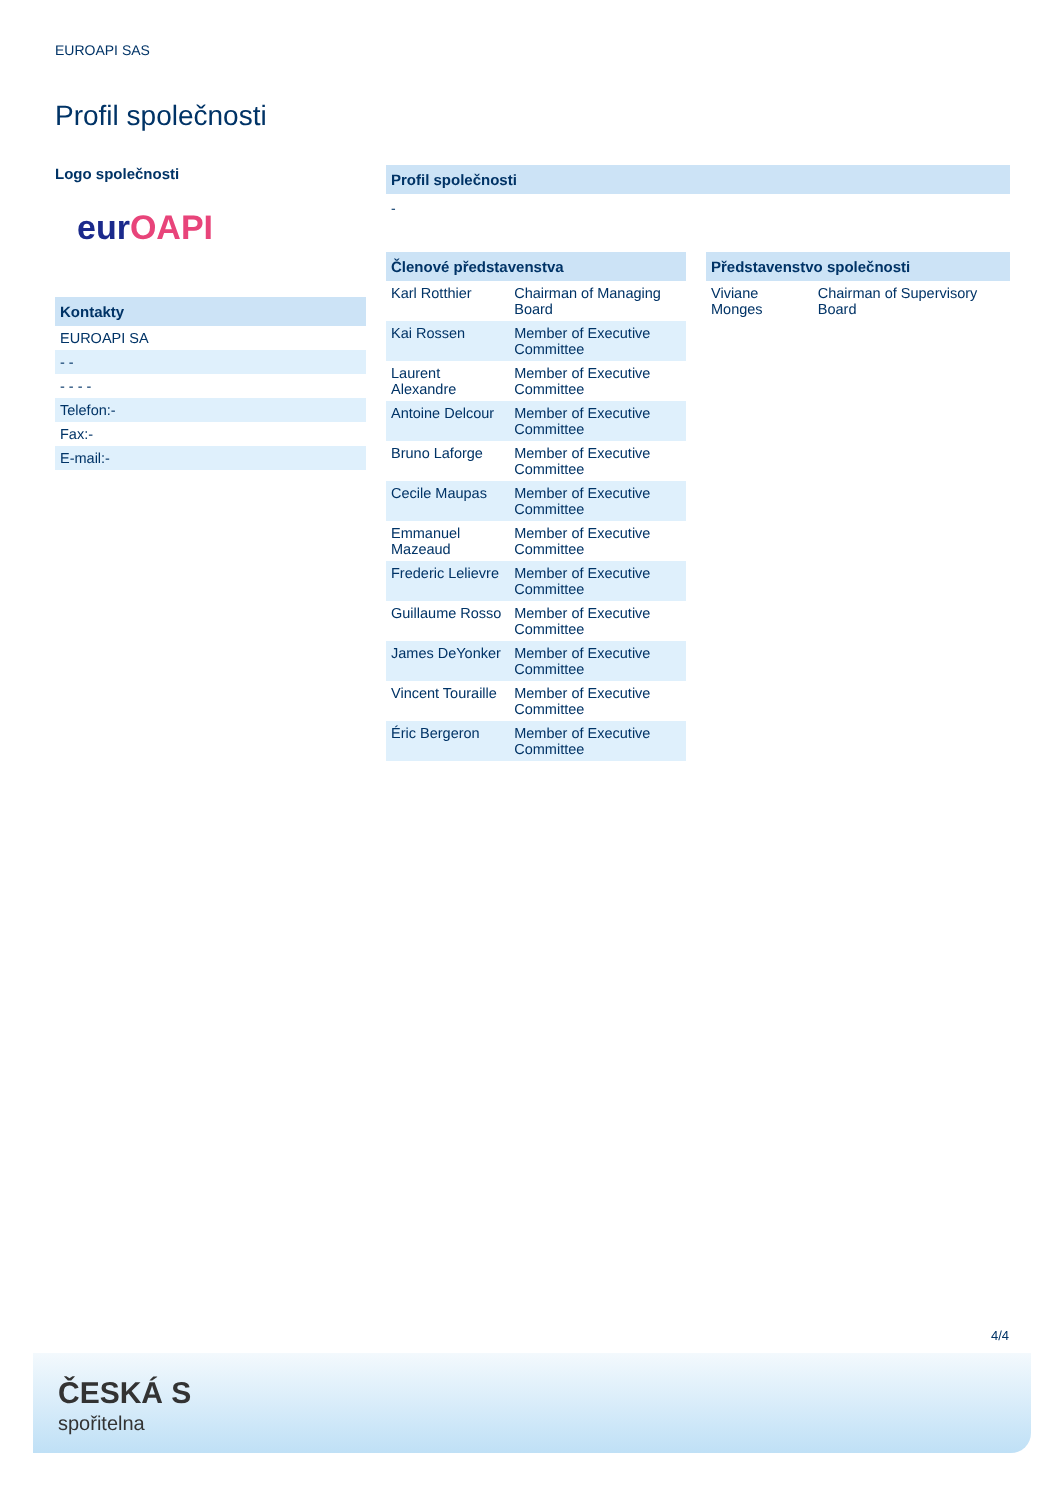EUROAPI SAS
Profil společnosti
Logo společnosti
eurOAPI
Kontakty
| EUROAPI SA |
| - - |
| - - - - |
| Telefon:- |
| Fax:- |
| E-mail:- |
Profil společnosti
-
Členové představenstva
| Karl Rotthier | Chairman of Managing Board |
| Kai Rossen | Member of Executive Committee |
| Laurent Alexandre | Member of Executive Committee |
| Antoine Delcour | Member of Executive Committee |
| Bruno Laforge | Member of Executive Committee |
| Cecile Maupas | Member of Executive Committee |
| Emmanuel Mazeaud | Member of Executive Committee |
| Frederic Lelievre | Member of Executive Committee |
| Guillaume Rosso | Member of Executive Committee |
| James DeYonker | Member of Executive Committee |
| Vincent Touraille | Member of Executive Committee |
| Éric Bergeron | Member of Executive Committee |
Představenstvo společnosti
| Viviane Monges | Chairman of Supervisory Board |
4/4
ČESKÁ S
spořitelna